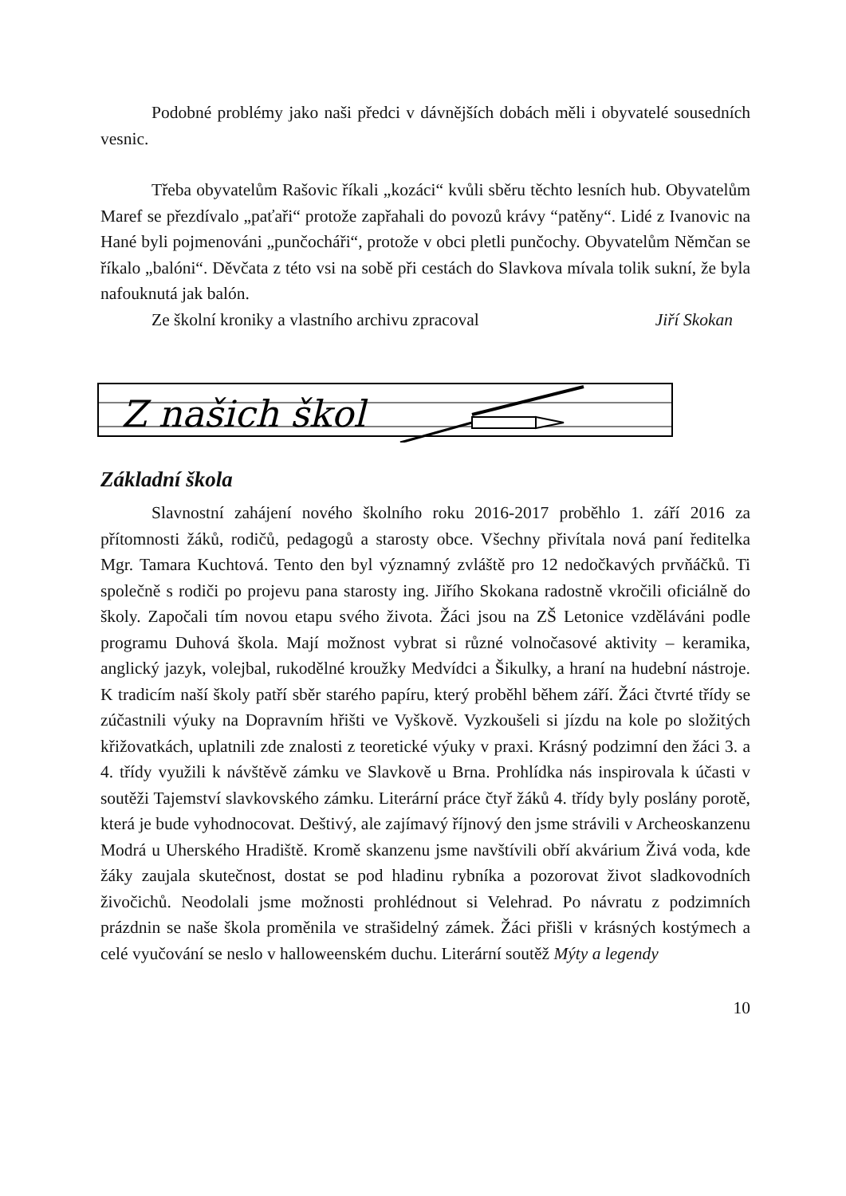Podobné problémy jako naši předci v dávnějších dobách měli i obyvatelé sousedních vesnic.
Třeba obyvatelům Rašovic říkali „kozáci“ kvůli sběru těchto lesních hub. Obyvatelům Maref se přezdívalo „paťaři“ protože zapřahali do povozů krávy “patěny“. Lidé z Ivanovic na Hané byli pojmenováni „punčocháři“, protože v obci pletli punčochy. Obyvatelům Němčan se říkalo „balóni“. Děvčata z této vsi na sobě při cestách do Slavkova mívala tolik sukní, že byla nafouknutá jak balón.
Ze školní kroniky a vlastního archivu zpracoval Jiří Skokan
Z našich škol
Základní škola
Slavnostní zahájení nového školního roku 2016-2017 proběhlo 1. září 2016 za přítomnosti žáků, rodičů, pedagogů a starosty obce. Všechny přivítala nová paní ředitelka Mgr. Tamara Kuchtová. Tento den byl významný zvláště pro 12 nedočkavých prvňáčků. Ti společně s rodiči po projevu pana starosty ing. Jiřího Skokana radostně vkročili oficiálně do školy. Započali tím novou etapu svého života. Žáci jsou na ZŠ Letonice vzděláváni podle programu Duhová škola. Mají možnost vybrat si různé volnočasové aktivity – keramika, anglický jazyk, volejbal, rukodělné kroužky Medvídci a Šikulky, a hraní na hudební nástroje. K tradicím naší školy patří sběr starého papíru, který proběhl během září. Žáci čtvrté třídy se zúčastnili výuky na Dopravním hřišti ve Vyškově. Vyzkoušeli si jízdu na kole po složitých křižovatkách, uplatnili zde znalosti z teoretické výuky v praxi. Krásný podzimní den žáci 3. a 4. třídy využili k návštěvě zámku ve Slavkově u Brna. Prohlídka nás inspirovala k účasti v soutěži Tajemství slavkovského zámku. Literární práce čtyř žáků 4. třídy byly poslány porotě, která je bude vyhodnocovat. Deštivý, ale zajímavý říjnový den jsme strávili v Archeoskanzenu Modrá u Uherského Hradiště. Kromě skanzenu jsme navštívili obří akvárium Živá voda, kde žáky zaujala skutečnost, dostat se pod hladinu rybníka a pozorovat život sladkovodních živočichů. Neodolali jsme možnosti prohlédnout si Velehrad. Po návratu z podzimních prázdnin se naše škola proměnila ve strašidelný zámek. Žáci přišli v krásných kostýmech a celé vyučování se neslo v halloweenském duchu. Literární soutěž Mýty a legendy
10